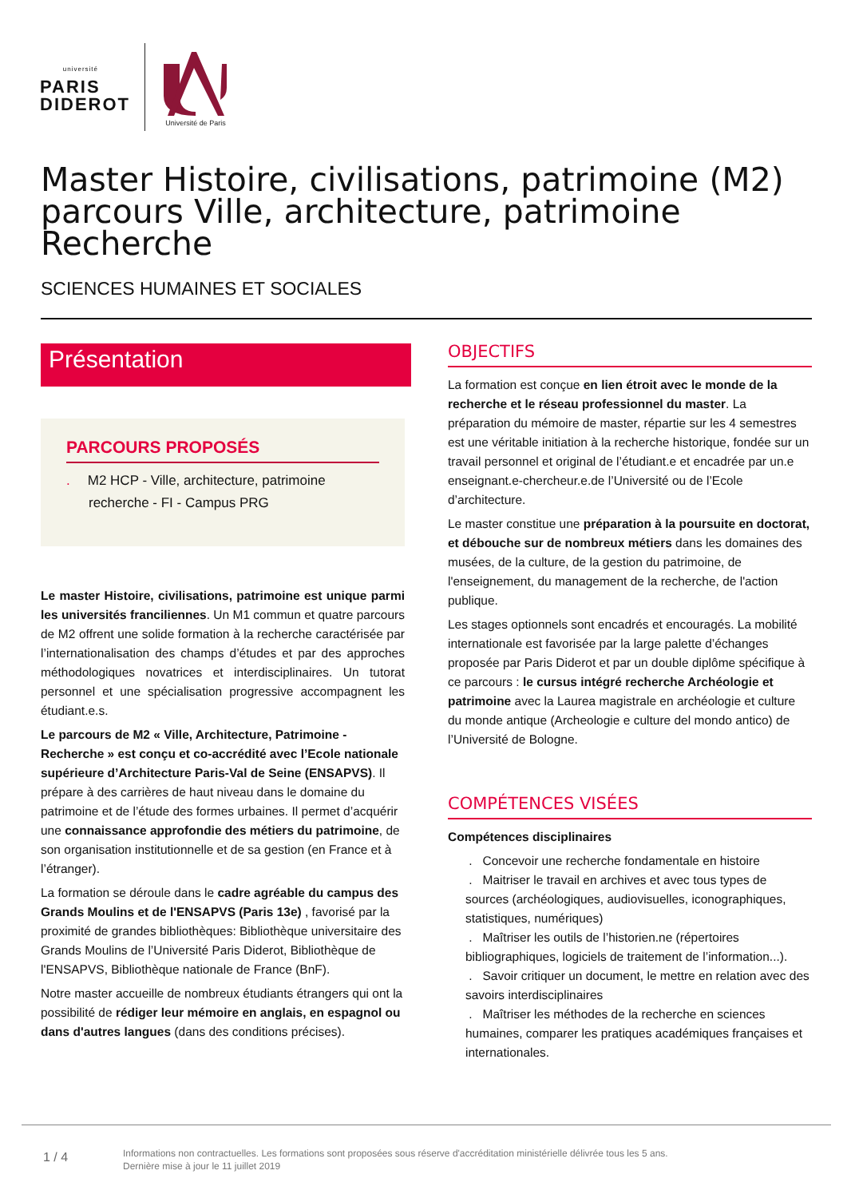université
PARIS
DIDEROT
Université de Paris
Master Histoire, civilisations, patrimoine (M2) parcours Ville, architecture, patrimoine Recherche
SCIENCES HUMAINES ET SOCIALES
Présentation
PARCOURS PROPOSÉS
. M2 HCP - Ville, architecture, patrimoine recherche - FI - Campus PRG
Le master Histoire, civilisations, patrimoine est unique parmi les universités franciliennes. Un M1 commun et quatre parcours de M2 offrent une solide formation à la recherche caractérisée par l’internationalisation des champs d’études et par des approches méthodologiques novatrices et interdisciplinaires. Un tutorat personnel et une spécialisation progressive accompagnent les étudiant.e.s.
Le parcours de M2 « Ville, Architecture, Patrimoine - Recherche » est conçu et co-accrédité avec l’Ecole nationale supérieure d’Architecture Paris-Val de Seine (ENSAPVS). Il prépare à des carrières de haut niveau dans le domaine du patrimoine et de l’étude des formes urbaines. Il permet d’acquérir une connaissance approfondie des métiers du patrimoine, de son organisation institutionnelle et de sa gestion (en France et à l’étranger).
La formation se déroule dans le cadre agréable du campus des Grands Moulins et de l'ENSAPVS (Paris 13e) , favorisé par la proximité de grandes bibliothèques: Bibliothèque universitaire des Grands Moulins de l’Université Paris Diderot, Bibliothèque de l'ENSAPVS, Bibliothèque nationale de France (BnF).
Notre master accueille de nombreux étudiants étrangers qui ont la possibilité de rédiger leur mémoire en anglais, en espagnol ou dans d'autres langues (dans des conditions précises).
OBJECTIFS
La formation est conçue en lien étroit avec le monde de la recherche et le réseau professionnel du master. La préparation du mémoire de master, répartie sur les 4 semestres est une véritable initiation à la recherche historique, fondée sur un travail personnel et original de l’étudiant.e et encadrée par un.e enseignant.e-chercheur.e.de l’Université ou de l’Ecole d’architecture.
Le master constitue une préparation à la poursuite en doctorat, et débouche sur de nombreux métiers dans les domaines des musées, de la culture, de la gestion du patrimoine, de l'enseignement, du management de la recherche, de l'action publique.
Les stages optionnels sont encadrés et encouragés. La mobilité internationale est favorisée par la large palette d’échanges proposée par Paris Diderot et par un double diplôme spécifique à ce parcours : le cursus intégré recherche Archéologie et patrimoine avec la Laurea magistrale en archéologie et culture du monde antique (Archeologie e culture del mondo antico) de l’Université de Bologne.
COMPÉTENCES VISÉES
Compétences disciplinaires
. Concevoir une recherche fondamentale en histoire
. Maitriser le travail en archives et avec tous types de sources (archéologiques, audiovisuelles, iconographiques, statistiques, numériques)
. Maîtriser les outils de l’historien.ne (répertoires bibliographiques, logiciels de traitement de l’information...).
. Savoir critiquer un document, le mettre en relation avec des savoirs interdisciplinaires
. Maîtriser les méthodes de la recherche en sciences humaines, comparer les pratiques académiques françaises et internationales.
1 / 4
Informations non contractuelles. Les formations sont proposées sous réserve d'accréditation ministérielle délivrée tous les 5 ans.
Dernière mise à jour le 11 juillet 2019